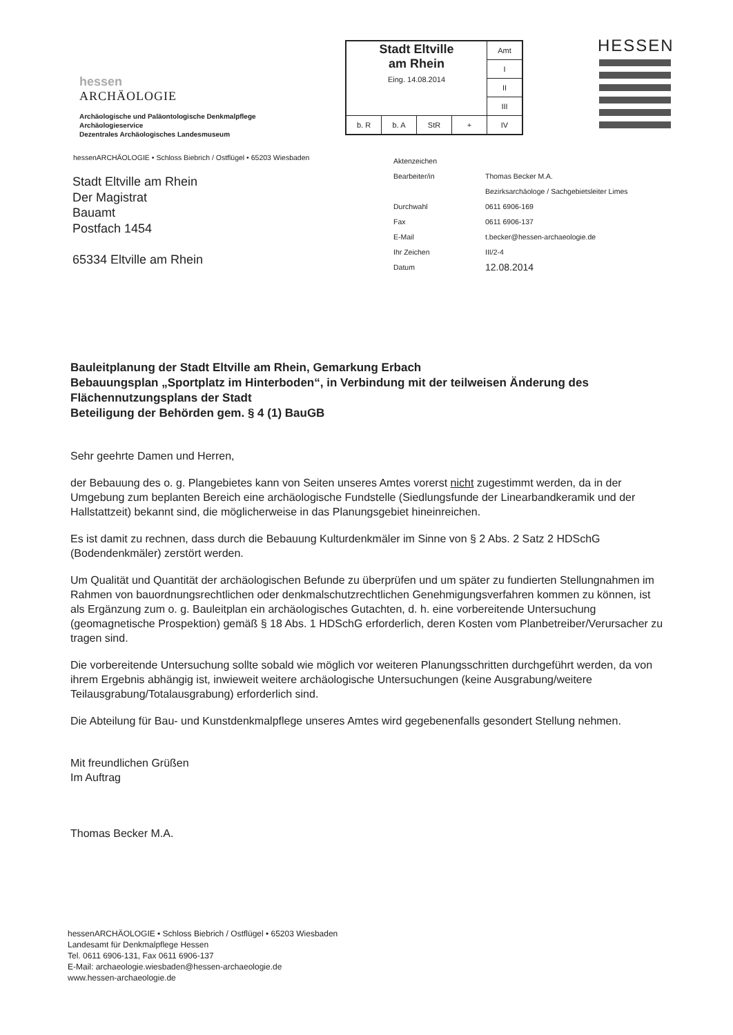hessen
ARCHÄOLOGIE
Archäologische und Paläontologische Denkmalpflege
Archäologieservice
Dezentrales Archäologisches Landesmuseum
| Stadt Eltville am Rhein Eing. 14.08.2014 | | | | Amt |
| | | | | I |
| | | | | II |
| | | | | III |
| b. R | b. A | StR | + | IV |
HESSEN
hessenARCHÄOLOGIE • Schloss Biebrich / Ostflügel • 65203 Wiesbaden
| Aktenzeichen | |
| Bearbeiter/in | Thomas Becker M.A. |
| | Bezirksarchäologe / Sachgebietsleiter Limes |
| Durchwahl | 0611 6906-169 |
| Fax | 0611 6906-137 |
| E-Mail | t.becker@hessen-archaeologie.de |
| Ihr Zeichen | III/2-4 |
| Datum | 12.08.2014 |
Stadt Eltville am Rhein
Der Magistrat
Bauamt
Postfach 1454
65334 Eltville am Rhein
Bauleitplanung der Stadt Eltville am Rhein, Gemarkung Erbach
Bebauungsplan „Sportplatz im Hinterboden“, in Verbindung mit der teilweisen Änderung des Flächennutzungsplans der Stadt
Beteiligung der Behörden gem. § 4 (1) BauGB
Sehr geehrte Damen und Herren,
der Bebauung des o. g. Plangebietes kann von Seiten unseres Amtes vorerst nicht zugestimmt werden, da in der Umgebung zum beplanten Bereich eine archäologische Fundstelle (Siedlungsfunde der Linearbandkeramik und der Hallstattzeit) bekannt sind, die möglicherweise in das Planungsgebiet hineinreichen.
Es ist damit zu rechnen, dass durch die Bebauung Kulturdenkmäler im Sinne von § 2 Abs. 2 Satz 2 HDSchG (Bodendenkmäler) zerstört werden.
Um Qualität und Quantität der archäologischen Befunde zu überprüfen und um später zu fundierten Stellungnahmen im Rahmen von bauordnungsrechtlichen oder denkmalschutzrechtlichen Genehmigungsverfahren kommen zu können, ist als Ergänzung zum o. g. Bauleitplan ein archäologisches Gutachten, d. h. eine vorbereitende Untersuchung (geomagnetische Prospektion) gemäß § 18 Abs. 1 HDSchG erforderlich, deren Kosten vom Planbetreiber/Verursacher zu tragen sind.
Die vorbereitende Untersuchung sollte sobald wie möglich vor weiteren Planungsschritten durchgeführt werden, da von ihrem Ergebnis abhängig ist, inwieweit weitere archäologische Untersuchungen (keine Ausgrabung/weitere Teilausgrabung/Totalausgrabung) erforderlich sind.
Die Abteilung für Bau- und Kunstdenkmalpflege unseres Amtes wird gegebenenfalls gesondert Stellung nehmen.
Mit freundlichen Grüßen
Im Auftrag
Thomas Becker M.A.
hessenARCHÄOLOGIE • Schloss Biebrich / Ostflügel • 65203 Wiesbaden
Landesamt für Denkmalpflege Hessen
Tel. 0611 6906-131, Fax 0611 6906-137
E-Mail: archaeologie.wiesbaden@hessen-archaeologie.de
www.hessen-archaeologie.de